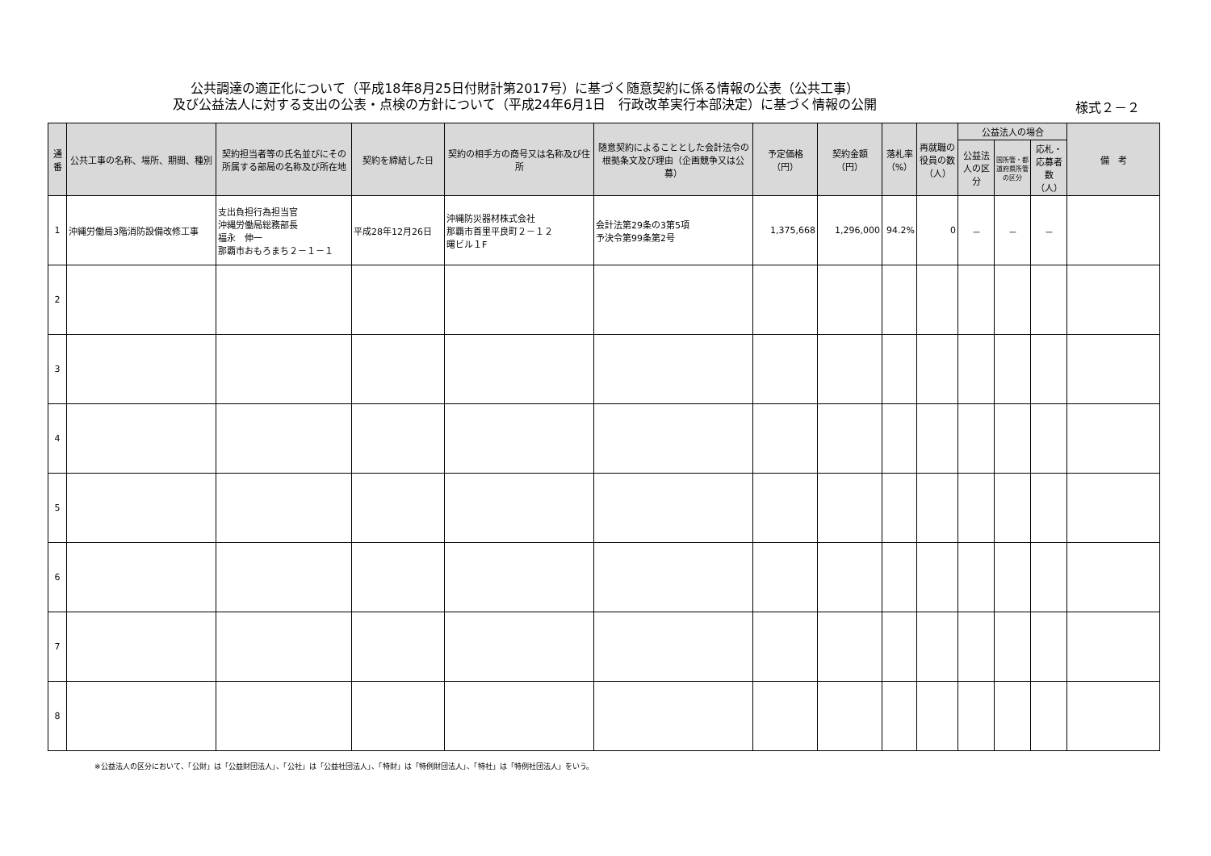公共調達の適正化について（平成18年8月25日付財計第2017号）に基づく随意契約に係る情報の公表（公共工事）
及び公益法人に対する支出の公表・点検の方針について（平成24年6月1日　行政改革実行本部決定）に基づく情報の公開
様式２－２
| 通番 | 公共工事の名称、場所、期間、種別 | 契約担当者等の氏名並びにその所属する部局の名称及び所在地 | 契約を締結した日 | 契約の相手方の商号又は名称及び住所 | 随意契約によることとした会計法令の根拠条文及び理由（企画競争又は公募） | 予定価格（円） | 契約金額（円） | 落札率（%） | 再就職の役員の数（人） | 公益法人の場合 | | | 備 考 |
| --- | --- | --- | --- | --- | --- | --- | --- | --- | --- | --- | --- | --- | --- |
| | | | | | | | | | | 公益法人の区分 | 国所管・都道府県所管の区分 | 応札・応募者数（人） | |
| 1 | 沖縄労働局3階消防設備改修工事 | 支出負担行為担当官 沖縄労働局総務部長 福永 伸一 那覇市おもろまち２－１－１ | 平成28年12月26日 | 沖縄防災器材株式会社 那覇市首里平良町２－１２ 曙ビル１F | 会計法第29条の3第5項 予決令第99条第2号 | 1,375,668 | 1,296,000 | 94.2% | 0 | － | － | － | |
| 2 | | | | | | | | | | | | | |
| 3 | | | | | | | | | | | | | |
| 4 | | | | | | | | | | | | | |
| 5 | | | | | | | | | | | | | |
| 6 | | | | | | | | | | | | | |
| 7 | | | | | | | | | | | | | |
| 8 | | | | | | | | | | | | | |
※公益法人の区分において、「公財」は「公益財団法人」、「公社」は「公益社団法人」、「特財」は「特例財団法人」、「特社」は「特例社団法人」をいう。